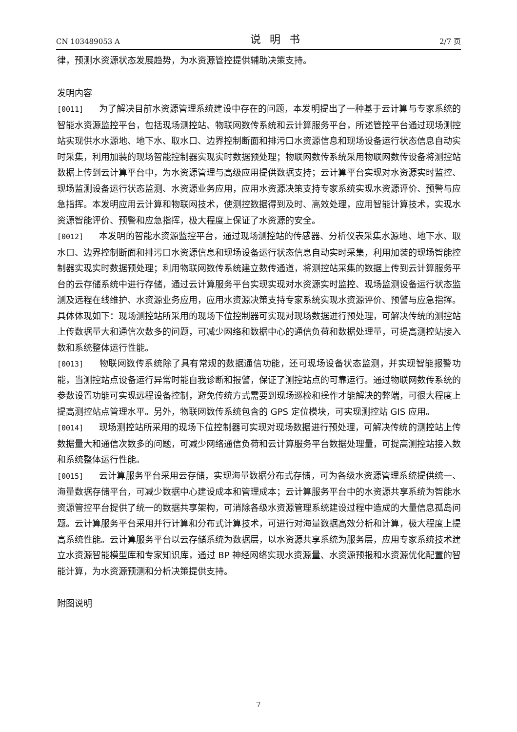CN 103489053 A 说明书 2/7 页
律，预测水资源状态发展趋势，为水资源管控提供辅助决策支持。
发明内容
[0011] 为了解决目前水资源管理系统建设中存在的问题，本发明提出了一种基于云计算与专家系统的智能水资源监控平台，包括现场测控站、物联网数传系统和云计算服务平台，所述管控平台通过现场测控站实现供水水源地、地下水、取水口、边界控制断面和排污口水资源信息和现场设备运行状态信息自动实时采集，利用加装的现场智能控制器实现实时数据预处理；物联网数传系统采用物联网数传设备将测控站数据上传到云计算平台中，为水资源管理与高级应用提供数据支持；云计算平台实现对水资源实时监控、现场监测设备运行状态监测、水资源业务应用，应用水资源决策支持专家系统实现水资源评价、预警与应急指挥。本发明应用云计算和物联网技术，使测控数据得到及时、高效处理，应用智能计算技术，实现水资源智能评价、预警和应急指挥，极大程度上保证了水资源的安全。
[0012] 本发明的智能水资源监控平台，通过现场测控站的传感器、分析仪表采集水源地、地下水、取水口、边界控制断面和排污口水资源信息和现场设备运行状态信息自动实时采集，利用加装的现场智能控制器实现实时数据预处理；利用物联网数传系统建立数传通道，将测控站采集的数据上传到云计算服务平台的云存储系统中进行存储，通过云计算服务平台实现实现对水资源实时监控、现场监测设备运行状态监测及远程在线维护、水资源业务应用，应用水资源决策支持专家系统实现水资源评价、预警与应急指挥。具体体现如下：现场测控站所采用的现场下位控制器可实现对现场数据进行预处理，可解决传统的测控站上传数据量大和通信次数多的问题，可减少网络和数据中心的通信负荷和数据处理量，可提高测控站接入数和系统整体运行性能。
[0013] 物联网数传系统除了具有常规的数据通信功能，还可现场设备状态监测，并实现智能报警功能，当测控站点设备运行异常时能自我诊断和报警，保证了测控站点的可靠运行。通过物联网数传系统的参数设置功能可实现远程设备控制，避免传统方式需要到现场巡检和操作才能解决的弊端，可很大程度上提高测控站点管理水平。另外，物联网数传系统包含的 GPS 定位模块，可实现测控站 GIS 应用。
[0014] 现场测控站所采用的现场下位控制器可实现对现场数据进行预处理，可解决传统的测控站上传数据量大和通信次数多的问题，可减少网络通信负荷和云计算服务平台数据处理量，可提高测控站接入数和系统整体运行性能。
[0015] 云计算服务平台采用云存储，实现海量数据分布式存储，可为各级水资源管理系统提供统一、海量数据存储平台，可减少数据中心建设成本和管理成本；云计算服务平台中的水资源共享系统为智能水资源管控平台提供了统一的数据共享架构，可消除各级水资源管理系统建设过程中造成的大量信息孤岛问题。云计算服务平台采用并行计算和分布式计算技术，可进行对海量数据高效分析和计算，极大程度上提高系统性能。云计算服务平台以云存储系统为数据层，以水资源共享系统为服务层，应用专家系统技术建立水资源智能模型库和专家知识库，通过 BP 神经网络实现水资源量、水资源预报和水资源优化配置的智能计算，为水资源预测和分析决策提供支持。
附图说明
7